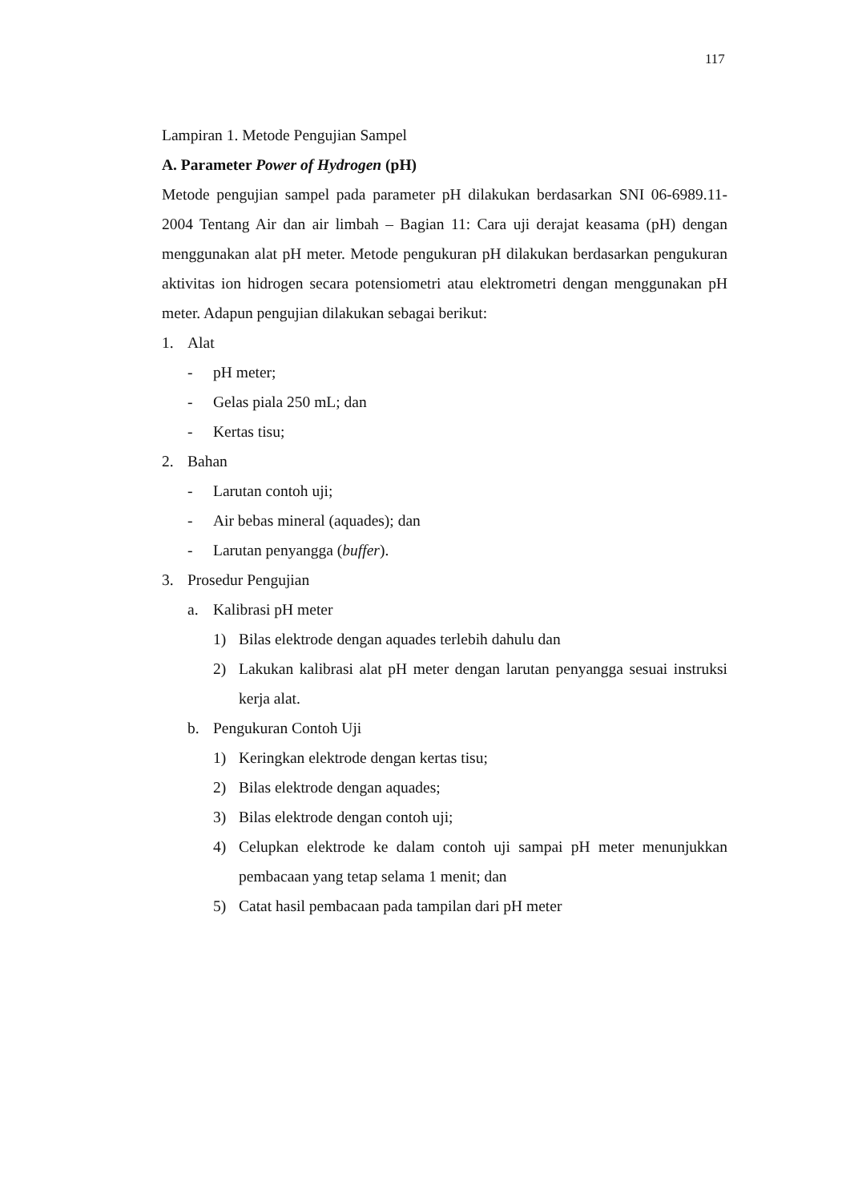117
Lampiran 1. Metode Pengujian Sampel
A. Parameter Power of Hydrogen (pH)
Metode pengujian sampel pada parameter pH dilakukan berdasarkan SNI 06-6989.11-2004 Tentang Air dan air limbah – Bagian 11: Cara uji derajat keasama (pH) dengan menggunakan alat pH meter. Metode pengukuran pH dilakukan berdasarkan pengukuran aktivitas ion hidrogen secara potensiometri atau elektrometri dengan menggunakan pH meter. Adapun pengujian dilakukan sebagai berikut:
1. Alat
- pH meter;
- Gelas piala 250 mL; dan
- Kertas tisu;
2. Bahan
- Larutan contoh uji;
- Air bebas mineral (aquades); dan
- Larutan penyangga (buffer).
3. Prosedur Pengujian
a. Kalibrasi pH meter
1) Bilas elektrode dengan aquades terlebih dahulu dan
2) Lakukan kalibrasi alat pH meter dengan larutan penyangga sesuai instruksi kerja alat.
b. Pengukuran Contoh Uji
1) Keringkan elektrode dengan kertas tisu;
2) Bilas elektrode dengan aquades;
3) Bilas elektrode dengan contoh uji;
4) Celupkan elektrode ke dalam contoh uji sampai pH meter menunjukkan pembacaan yang tetap selama 1 menit; dan
5) Catat hasil pembacaan pada tampilan dari pH meter